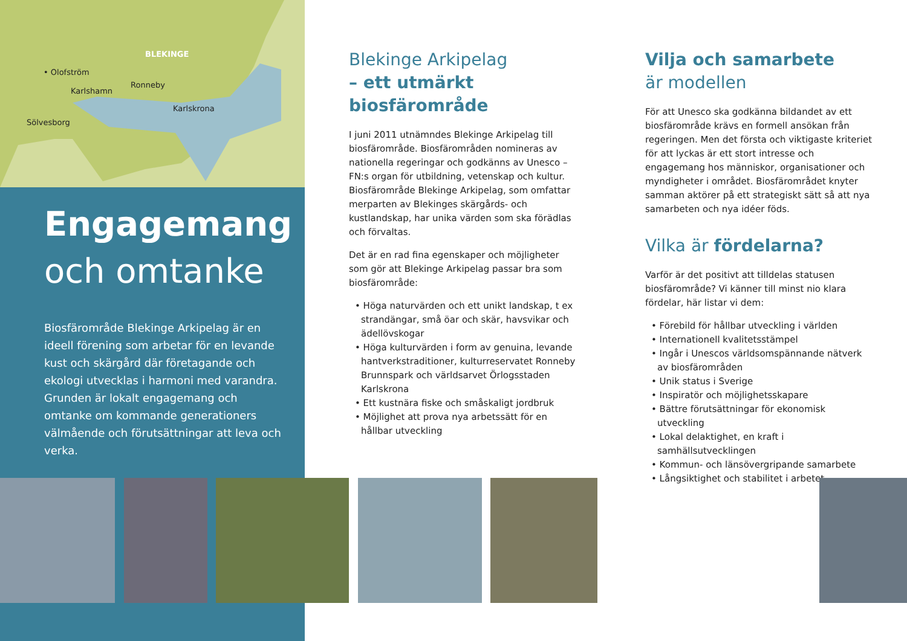BLEKINGE
• Olofström
Karlshamn
Ronneby
Karlskrona
Sölvesborg
Engagemang
och omtanke
Biosfärområde Blekinge Arkipelag är en ideell förening som arbetar för en levande kust och skärgård där företagande och ekologi utvecklas i harmoni med varandra. Grunden är lokalt engagemang och omtanke om kommande generationers välmående och förutsättningar att leva och verka.
Blekinge Arkipelag
– ett utmärkt biosfärområde
I juni 2011 utnämndes Blekinge Arkipelag till biosfärområde. Biosfärområden nomineras av nationella regeringar och godkänns av Unesco – FN:s organ för utbildning, vetenskap och kultur. Biosfärområde Blekinge Arkipelag, som omfattar merparten av Blekinges skärgårds- och kustlandskap, har unika värden som ska förädlas och förvaltas.
Det är en rad fina egenskaper och möjligheter som gör att Blekinge Arkipelag passar bra som biosfärområde:
• Höga naturvärden och ett unikt landskap, t ex strandängar, små öar och skär, havsvikar och ädellövskogar
• Höga kulturvärden i form av genuina, levande hantverkstraditioner, kulturreservatet Ronneby Brunnspark och världsarvet Örlogsstaden Karlskrona
• Ett kustnära fiske och småskaligt jordbruk
• Möjlighet att prova nya arbetssätt för en hållbar utveckling
Vilja och samarbete
är modellen
För att Unesco ska godkänna bildandet av ett biosfärområde krävs en formell ansökan från regeringen. Men det första och viktigaste kriteriet för att lyckas är ett stort intresse och engagemang hos människor, organisationer och myndigheter i området. Biosfärområdet knyter samman aktörer på ett strategiskt sätt så att nya samarbeten och nya idéer föds.
Vilka är fördelarna?
Varför är det positivt att tilldelas statusen biosfärområde? Vi känner till minst nio klara fördelar, här listar vi dem:
• Förebild för hållbar utveckling i världen
• Internationell kvalitetsstämpel
• Ingår i Unescos världsomspännande nätverk av biosfärområden
• Unik status i Sverige
• Inspiratör och möjlighetsskapare
• Bättre förutsättningar för ekonomisk utveckling
• Lokal delaktighet, en kraft i samhällsutvecklingen
• Kommun- och länsövergripande samarbete
• Långsiktighet och stabilitet i arbetet